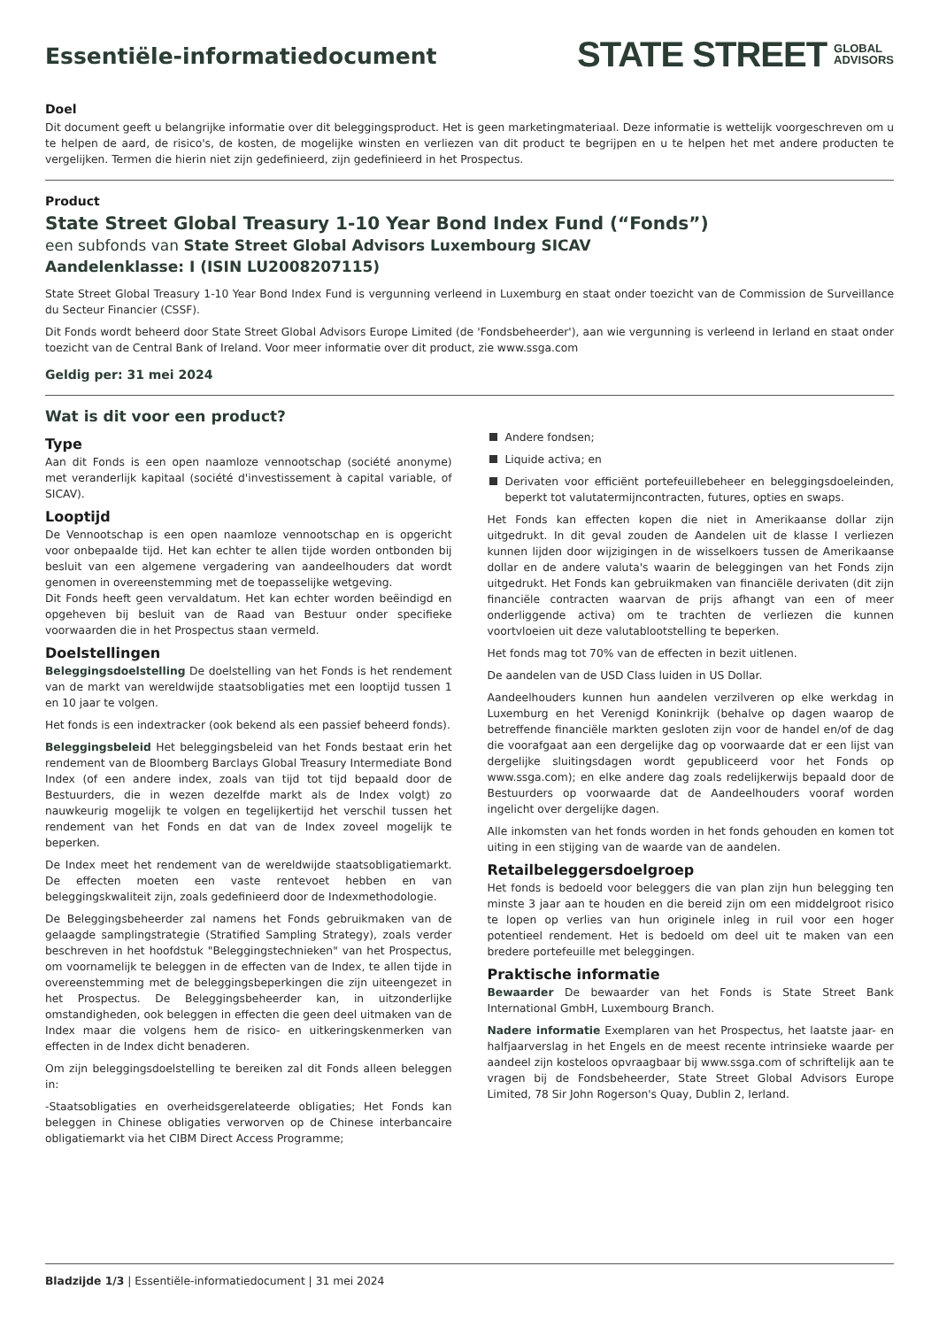Essentiële-informatiedocument
STATE STREET GLOBAL
ADVISORS
Doel
Dit document geeft u belangrijke informatie over dit beleggingsproduct. Het is geen marketingmateriaal. Deze informatie is wettelijk voorgeschreven om u te helpen de aard, de risico's, de kosten, de mogelijke winsten en verliezen van dit product te begrijpen en u te helpen het met andere producten te vergelijken. Termen die hierin niet zijn gedefinieerd, zijn gedefinieerd in het Prospectus.
Product
State Street Global Treasury 1-10 Year Bond Index Fund (“Fonds”)
een subfonds van State Street Global Advisors Luxembourg SICAV
Aandelenklasse: I (ISIN LU2008207115)
State Street Global Treasury 1-10 Year Bond Index Fund is vergunning verleend in Luxemburg en staat onder toezicht van de Commission de Surveillance du Secteur Financier (CSSF).
Dit Fonds wordt beheerd door State Street Global Advisors Europe Limited (de 'Fondsbeheerder'), aan wie vergunning is verleend in Ierland en staat onder toezicht van de Central Bank of Ireland. Voor meer informatie over dit product, zie www.ssga.com
Geldig per: 31 mei 2024
Wat is dit voor een product?
Type
Aan dit Fonds is een open naamloze vennootschap (société anonyme) met veranderlijk kapitaal (société d'investissement à capital variable, of SICAV).
Looptijd
De Vennootschap is een open naamloze vennootschap en is opgericht voor onbepaalde tijd. Het kan echter te allen tijde worden ontbonden bij besluit van een algemene vergadering van aandeelhouders dat wordt genomen in overeenstemming met de toepasselijke wetgeving.
Dit Fonds heeft geen vervaldatum. Het kan echter worden beëindigd en opgeheven bij besluit van de Raad van Bestuur onder specifieke voorwaarden die in het Prospectus staan vermeld.
Doelstellingen
Beleggingsdoelstelling De doelstelling van het Fonds is het rendement van de markt van wereldwijde staatsobligaties met een looptijd tussen 1 en 10 jaar te volgen.
Het fonds is een indextracker (ook bekend als een passief beheerd fonds).
Beleggingsbeleid Het beleggingsbeleid van het Fonds bestaat erin het rendement van de Bloomberg Barclays Global Treasury Intermediate Bond Index (of een andere index, zoals van tijd tot tijd bepaald door de Bestuurders, die in wezen dezelfde markt als de Index volgt) zo nauwkeurig mogelijk te volgen en tegelijkertijd het verschil tussen het rendement van het Fonds en dat van de Index zoveel mogelijk te beperken.
De Index meet het rendement van de wereldwijde staatsobligatiemarkt. De effecten moeten een vaste rentevoet hebben en van beleggingskwaliteit zijn, zoals gedefinieerd door de Indexmethodologie.
De Beleggingsbeheerder zal namens het Fonds gebruikmaken van de gelaagde samplingstrategie (Stratified Sampling Strategy), zoals verder beschreven in het hoofdstuk "Beleggingstechnieken" van het Prospectus, om voornamelijk te beleggen in de effecten van de Index, te allen tijde in overeenstemming met de beleggingsbeperkingen die zijn uiteengezet in het Prospectus. De Beleggingsbeheerder kan, in uitzonderlijke omstandigheden, ook beleggen in effecten die geen deel uitmaken van de Index maar die volgens hem de risico- en uitkeringskenmerken van effecten in de Index dicht benaderen.
Om zijn beleggingsdoelstelling te bereiken zal dit Fonds alleen beleggen in:
-Staatsobligaties en overheidsgerelateerde obligaties; Het Fonds kan beleggen in Chinese obligaties verworven op de Chinese interbancaire obligatiemarkt via het CIBM Direct Access Programme;
Andere fondsen;
Liquide activa; en
Derivaten voor efficiënt portefeuillebeheer en beleggingsdoeleinden, beperkt tot valutatermijncontracten, futures, opties en swaps.
Het Fonds kan effecten kopen die niet in Amerikaanse dollar zijn uitgedrukt. In dit geval zouden de Aandelen uit de klasse I verliezen kunnen lijden door wijzigingen in de wisselkoers tussen de Amerikaanse dollar en de andere valuta's waarin de beleggingen van het Fonds zijn uitgedrukt. Het Fonds kan gebruikmaken van financiële derivaten (dit zijn financiële contracten waarvan de prijs afhangt van een of meer onderliggende activa) om te trachten de verliezen die kunnen voortvloeien uit deze valutablootstelling te beperken.
Het fonds mag tot 70% van de effecten in bezit uitlenen.
De aandelen van de USD Class luiden in US Dollar.
Aandeelhouders kunnen hun aandelen verzilveren op elke werkdag in Luxemburg en het Verenigd Koninkrijk (behalve op dagen waarop de betreffende financiële markten gesloten zijn voor de handel en/of de dag die voorafgaat aan een dergelijke dag op voorwaarde dat er een lijst van dergelijke sluitingsdagen wordt gepubliceerd voor het Fonds op www.ssga.com); en elke andere dag zoals redelijkerwijs bepaald door de Bestuurders op voorwaarde dat de Aandeelhouders vooraf worden ingelicht over dergelijke dagen.
Alle inkomsten van het fonds worden in het fonds gehouden en komen tot uiting in een stijging van de waarde van de aandelen.
Retailbeleggersdoelgroep
Het fonds is bedoeld voor beleggers die van plan zijn hun belegging ten minste 3 jaar aan te houden en die bereid zijn om een middelgroot risico te lopen op verlies van hun originele inleg in ruil voor een hoger potentieel rendement. Het is bedoeld om deel uit te maken van een bredere portefeuille met beleggingen.
Praktische informatie
Bewaarder De bewaarder van het Fonds is State Street Bank International GmbH, Luxembourg Branch.
Nadere informatie Exemplaren van het Prospectus, het laatste jaar- en halfjaarverslag in het Engels en de meest recente intrinsieke waarde per aandeel zijn kosteloos opvraagbaar bij www.ssga.com of schriftelijk aan te vragen bij de Fondsbeheerder, State Street Global Advisors Europe Limited, 78 Sir John Rogerson's Quay, Dublin 2, Ierland.
Bladzijde 1/3 | Essentiële-informatiedocument | 31 mei 2024